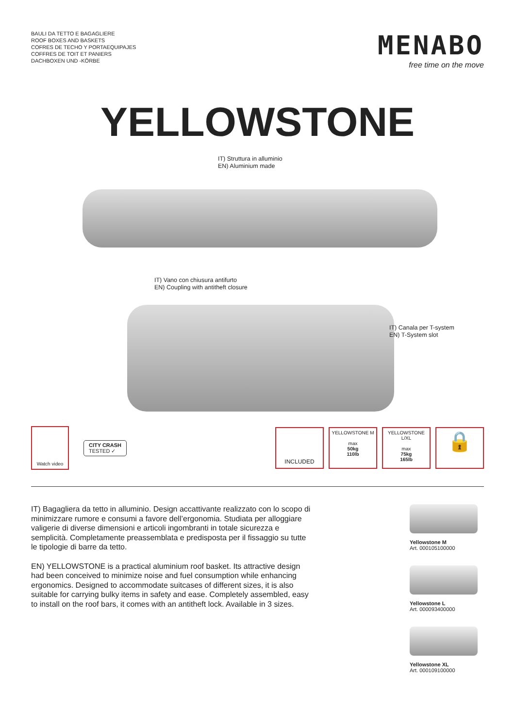BAULI DA TETTO E BAGAGLIERE
ROOF BOXES AND BASKETS
COFRES DE TECHO Y PORTAEQUIPAJES
COFFRES DE TOIT ET PANIERS
DACHBOXEN UND -KÖRBE
MENABO
free time on the move
YELLOWSTONE
IT) Struttura in alluminio
EN) Aluminium made
IT) Vano con chiusura antifurto
EN) Coupling with antitheft closure
IT) Canala per T-system
EN) T-System slot
Watch video
CITY CRASH
TESTED ✓
INCLUDED
YELLOWSTONE M
max
50kg
110lb
YELLOWSTONE L/XL
max
75kg
165lb
🔒
IT) Bagagliera da tetto in alluminio. Design accattivante realizzato con lo scopo di minimizzare rumore e consumi a favore dell’ergonomia. Studiata per alloggiare valigerie di diverse dimensioni e articoli ingombranti in totale sicurezza e semplicità. Completamente preassemblata e predisposta per il fissaggio su tutte le tipologie di barre da tetto.
EN) YELLOWSTONE is a practical aluminium roof basket. Its attractive design had been conceived to minimize noise and fuel consumption while enhancing ergonomics. Designed to accommodate suitcases of different sizes, it is also suitable for carrying bulky items in safety and ease. Completely assembled, easy to install on the roof bars, it comes with an antitheft lock. Available in 3 sizes.
Yellowstone M
Art. 000105100000
Yellowstone L
Art. 000093400000
Yellowstone XL
Art. 000109100000